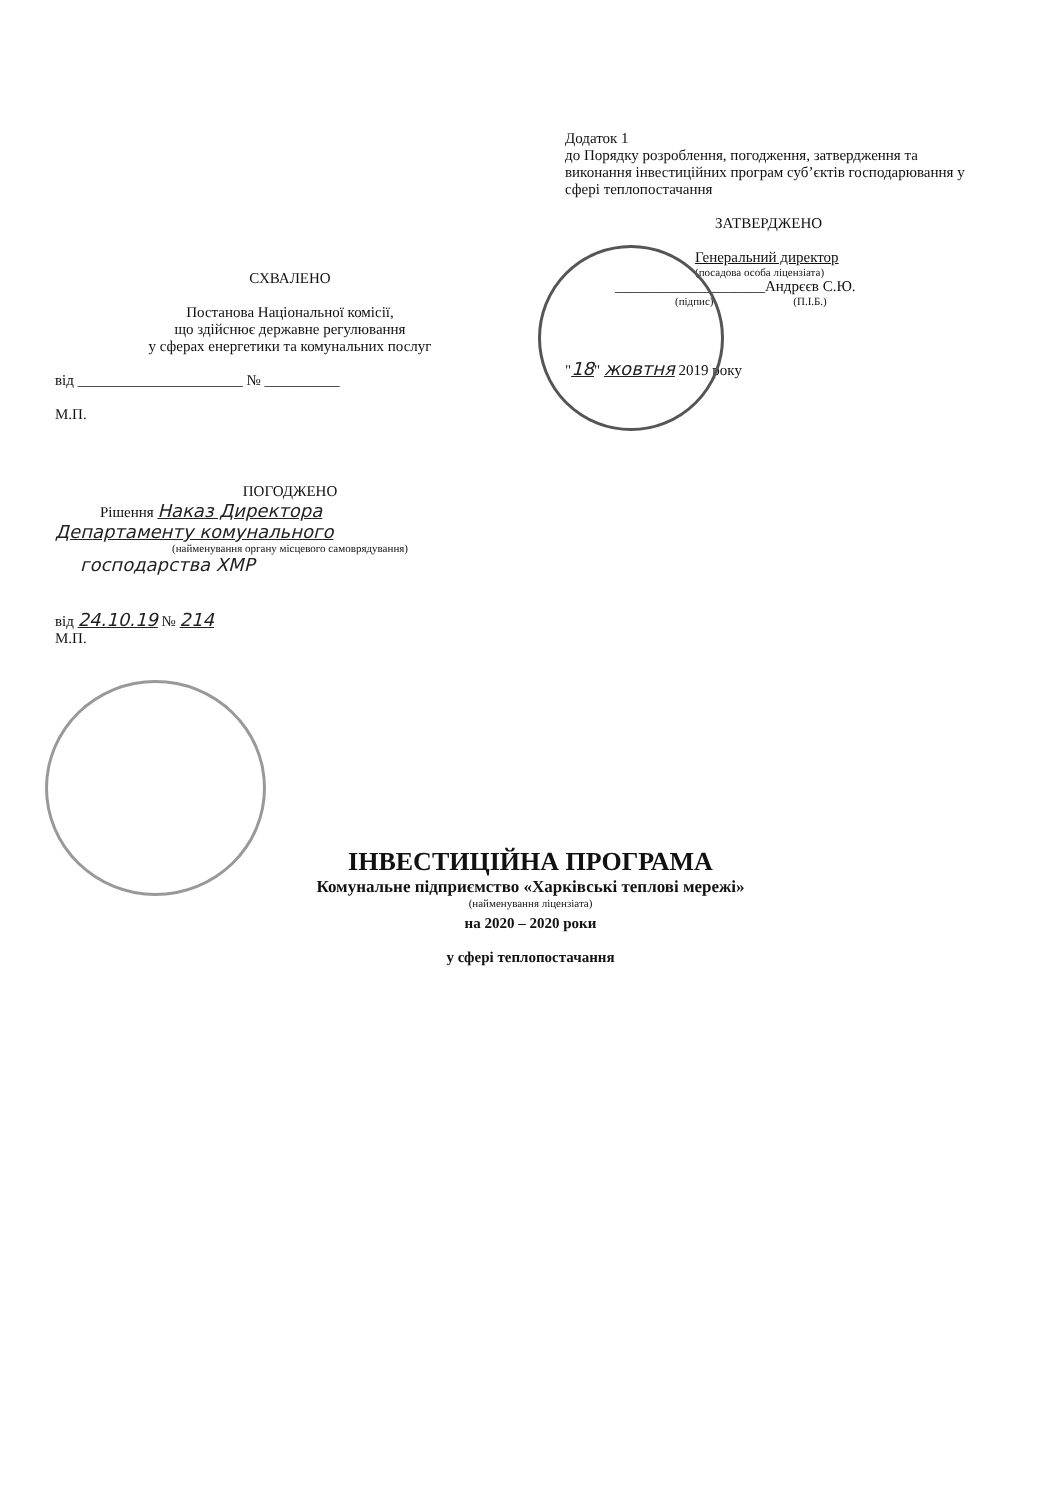СХВАЛЕНО
Постанова Національної комісії,
що здійснює державне регулювання
у сферах енергетики та комунальних послуг
від ______________________ № __________
М.П.
Додаток 1
до Порядку розроблення, погодження, затвердження та виконання інвестиційних програм суб’єктів господарювання у сфері теплопостачання
ЗАТВЕРДЖЕНО
Генеральний директор
(посадова особа ліцензіата)
____________________Андрєєв С.Ю.
(підпис) (П.І.Б.)
"18" жовтня 2019 року
ПОГОДЖЕНО
Рішення Наказ Директора
Департаменту комунального
(найменування органу місцевого самоврядування)
господарства ХМР
від 24.10.19 № 214
М.П.
ІНВЕСТИЦІЙНА ПРОГРАМА
Комунальне підприємство «Харківські теплові мережі»
(найменування ліцензіата)
на 2020 – 2020 роки
у сфері теплопостачання